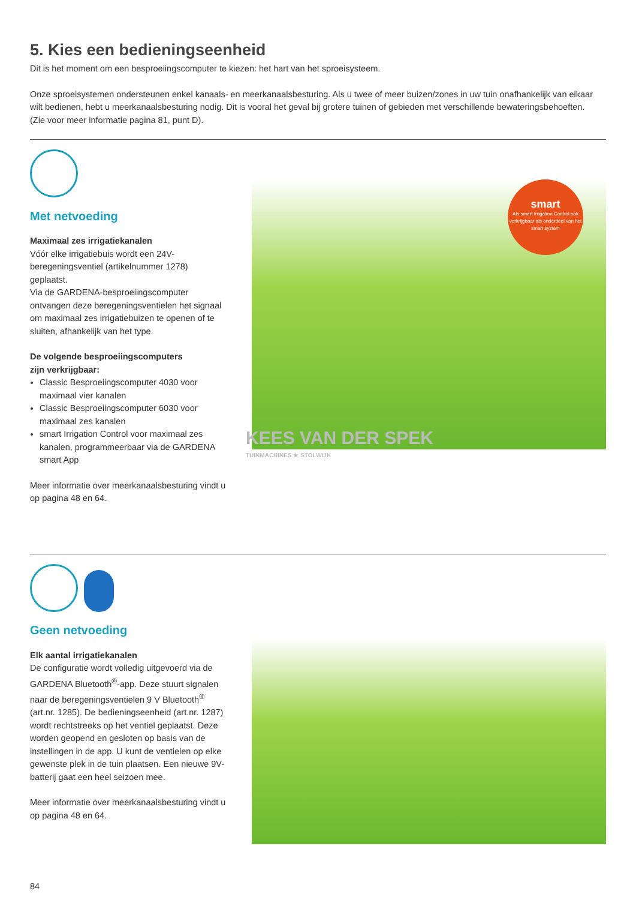5. Kies een bedieningseenheid
Dit is het moment om een besproeiingscomputer te kiezen: het hart van het sproeisysteem.
Onze sproeisystemen ondersteunen enkel kanaals- en meerkanaalsbesturing. Als u twee of meer buizen/zones in uw tuin onafhankelijk van elkaar wilt bedienen, hebt u meerkanaalsbesturing nodig. Dit is vooral het geval bij grotere tuinen of gebieden met verschillende bewateringsbehoeften.
(Zie voor meer informatie pagina 81, punt D).
Met netvoeding
Maximaal zes irrigatiekanalen
Vóór elke irrigatiebuis wordt een 24V-beregeningsventiel (artikelnummer 1278) geplaatst.
Via de GARDENA-besproeiingscomputer ontvangen deze beregeningsventielen het signaal om maximaal zes irrigatiebuizen te openen of te sluiten, afhankelijk van het type.
De volgende besproeiingscomputers
zijn verkrijgbaar:
Classic Besproeiingscomputer 4030 voor maximaal vier kanalen
Classic Besproeiingscomputer 6030 voor maximaal zes kanalen
smart Irrigation Control voor maximaal zes kanalen, programmeerbaar via de GARDENA smart App
Meer informatie over meerkanaalsbesturing vindt u op pagina 48 en 64.
smart
Als smart Irrigation Control ook verkrijgbaar als onderdeel van het smart system
KEES VAN DER SPEK
TUINMACHINES ★ STOLWIJK
Geen netvoeding
Elk aantal irrigatiekanalen
De configuratie wordt volledig uitgevoerd via de GARDENA Bluetooth<sup>®</sup>-app. Deze stuurt signalen naar de beregeningsventielen 9 V Bluetooth<sup>®</sup> (art.nr. 1285). De bedieningseenheid (art.nr. 1287) wordt recht­streeks op het ventiel geplaatst. Deze worden geo­pend en gesloten op basis van de instellingen in de app. U kunt de ventielen op elke gewenste plek in de tuin plaatsen. Een nieuwe 9V-batterij gaat een heel seizoen mee.
Meer informatie over meerkanaalsbesturing vindt u op pagina 48 en 64.
84